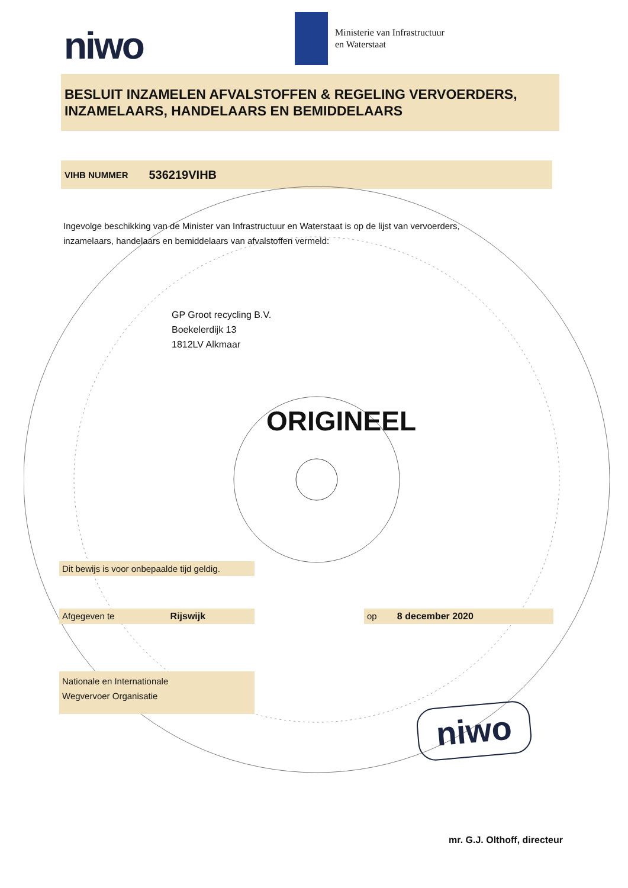niwo
Ministerie van Infrastructuur
en Waterstaat
BESLUIT INZAMELEN AFVALSTOFFEN & REGELING VERVOERDERS, INZAMELAARS, HANDELAARS EN BEMIDDELAARS
VIHB NUMMER 536219VIHB
Ingevolge beschikking van de Minister van Infrastructuur en Waterstaat is op de lijst van vervoerders, inzamelaars, handelaars en bemiddelaars van afvalstoffen vermeld:
GP Groot recycling B.V.
Boekelerdijk 13
1812LV Alkmaar
ORIGINEEL
Dit bewijs is voor onbepaalde tijd geldig.
Afgegeven te Rijswijk op 8 december 2020
Nationale en Internationale
Wegvervoer Organisatie
niwo
mr. G.J. Olthoff, directeur